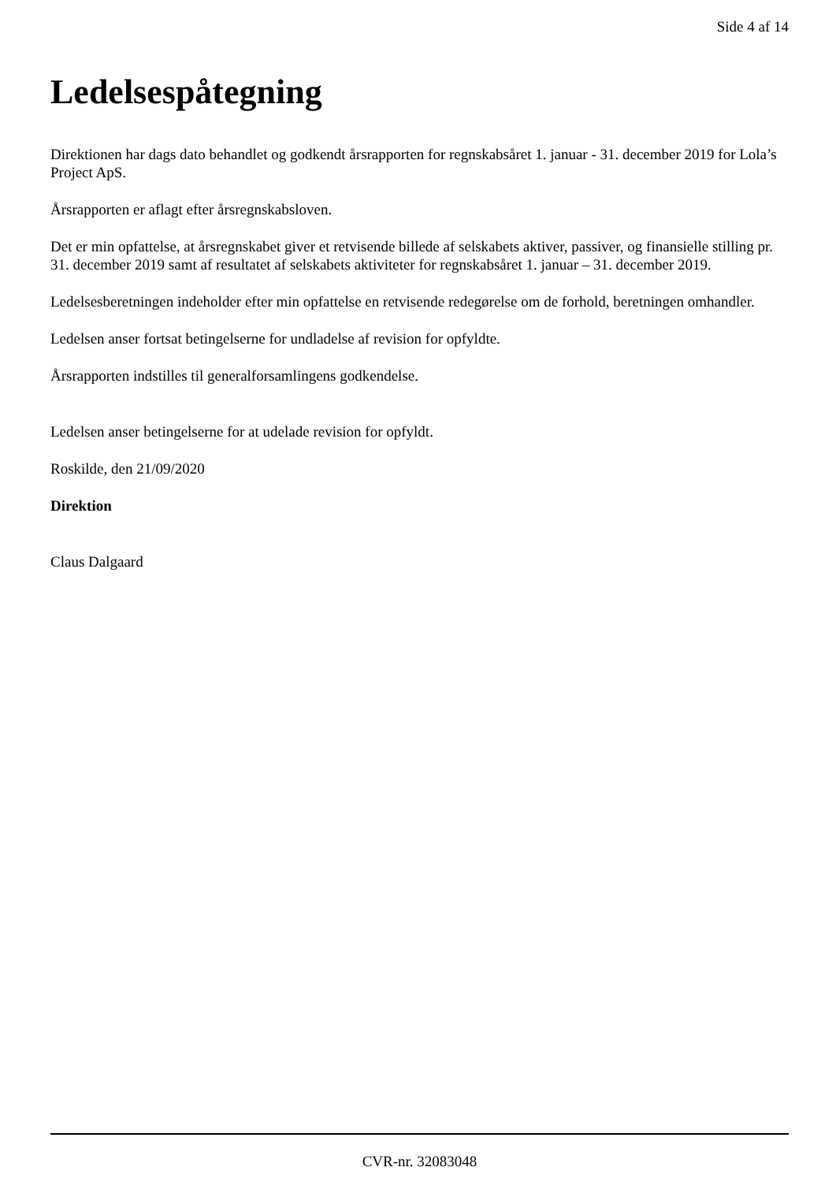Side 4 af 14
Ledelsespåtegning
Direktionen har dags dato behandlet og godkendt årsrapporten for regnskabsåret 1. januar - 31. december 2019 for Lola’s Project ApS.
Årsrapporten er aflagt efter årsregnskabsloven.
Det er min opfattelse, at årsregnskabet giver et retvisende billede af selskabets aktiver, passiver, og finansielle stilling pr. 31. december 2019 samt af resultatet af selskabets aktiviteter for regnskabsåret 1. januar – 31. december 2019.
Ledelsesberetningen indeholder efter min opfattelse en retvisende redegørelse om de forhold, beretningen omhandler.
Ledelsen anser fortsat betingelserne for undladelse af revision for opfyldte.
Årsrapporten indstilles til generalforsamlingens godkendelse.
Ledelsen anser betingelserne for at udelade revision for opfyldt.
Roskilde, den 21/09/2020
Direktion
Claus Dalgaard
CVR-nr. 32083048